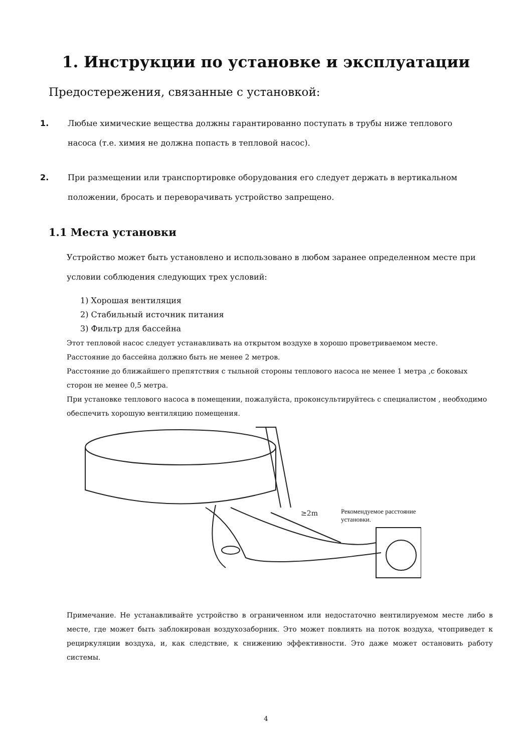1. Инструкции по установке и эксплуатации
Предостережения, связанные с установкой:
1. Любые химические вещества должны гарантированно поступать в трубы ниже теплового насоса (т.е. химия не должна попасть в тепловой насос).
2. При размещении или транспортировке оборудования его следует держать в вертикальном положении, бросать и переворачивать устройство запрещено.
1.1 Места установки
Устройство может быть установлено и использовано в любом заранее определенном месте при условии соблюдения следующих трех условий:
1) Хорошая вентиляция
2) Стабильный источник питания
3) Фильтр для бассейна
Этот тепловой насос следует устанавливать на открытом воздухе в хорошо проветриваемом месте.
Расстояние до бассейна должно быть не менее 2 метров.
Расстояние до ближайшего препятствия с тыльной стороны теплового насоса не менее 1 метра ,с боковых сторон не менее 0,5 метра.
При установке теплового насоса в помещении, пожалуйста, проконсультируйтесь с специалистом , необходимо обеспечить хорошую вентиляцию помещения.
≥2m
Рекомендуемое расстояние установки.
Примечание. Не устанавливайте устройство в ограниченном или недостаточно вентилируемом месте либо в месте, где может быть заблокирован воздухозаборник. Это может повлиять на поток воздуха, чтоприведет к рециркуляции воздуха, и, как следствие, к снижению эффективности. Это даже может остановить работу системы.
4